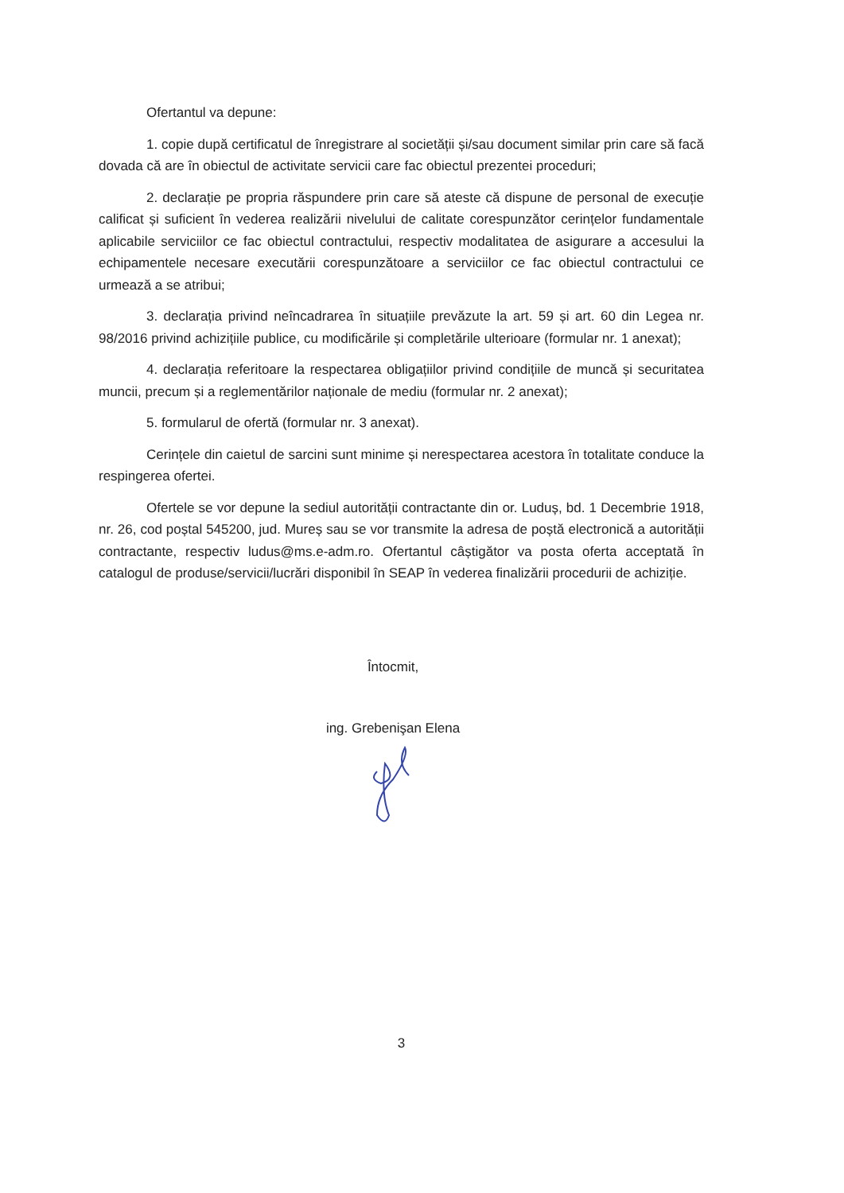Ofertantul va depune:
1. copie după certificatul de înregistrare al societății și/sau document similar prin care să facă dovada că are în obiectul de activitate servicii care fac obiectul prezentei proceduri;
2. declarație pe propria răspundere prin care să ateste că dispune de personal de execuție calificat și suficient în vederea realizării nivelului de calitate corespunzător cerințelor fundamentale aplicabile serviciilor ce fac obiectul contractului, respectiv modalitatea de asigurare a accesului la echipamentele necesare executării corespunzătoare a serviciilor ce fac obiectul contractului ce urmează a se atribui;
3. declarația privind neîncadrarea în situațiile prevăzute la art. 59 și art. 60 din Legea nr. 98/2016 privind achizițiile publice, cu modificările și completările ulterioare (formular nr. 1 anexat);
4. declarația referitoare la respectarea obligațiilor privind condițiile de muncă și securitatea muncii, precum și a reglementărilor naționale de mediu (formular nr. 2 anexat);
5. formularul de ofertă (formular nr. 3 anexat).
Cerințele din caietul de sarcini sunt minime și nerespectarea acestora în totalitate conduce la respingerea ofertei.
Ofertele se vor depune la sediul autorității contractante din or. Luduș, bd. 1 Decembrie 1918, nr. 26, cod poștal 545200, jud. Mureș sau se vor transmite la adresa de poștă electronică a autorității contractante, respectiv ludus@ms.e-adm.ro. Ofertantul câștigător va posta oferta acceptată în catalogul de produse/servicii/lucrări disponibil în SEAP în vederea finalizării procedurii de achiziție.
Întocmit,
ing. Grebenişan Elena
3